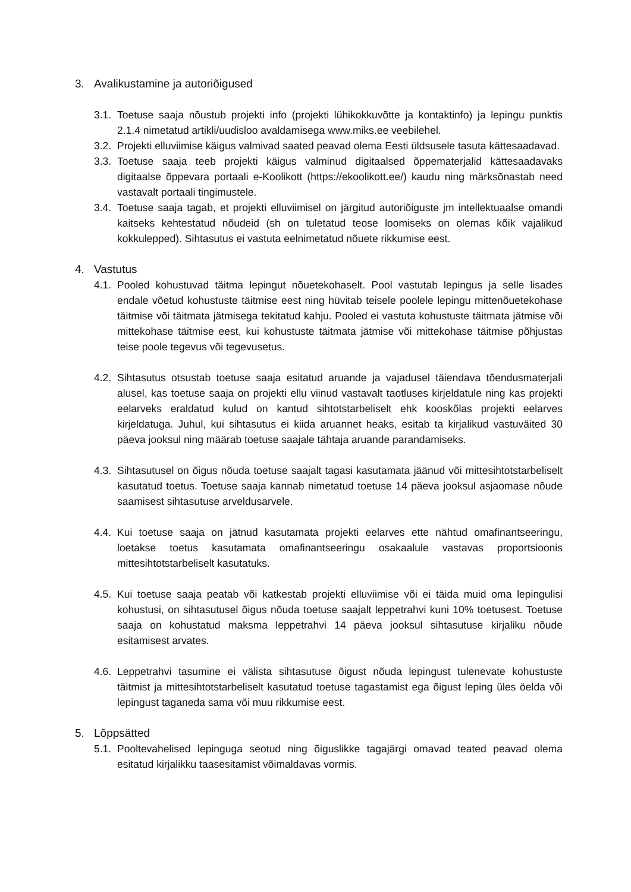3. Avalikustamine ja autoriõigused
3.1. Toetuse saaja nõustub projekti info (projekti lühikokkuvõtte ja kontaktinfo) ja lepingu punktis 2.1.4 nimetatud artikli/uudisloo avaldamisega www.miks.ee veebilehel.
3.2. Projekti elluviimise käigus valmivad saated peavad olema Eesti üldsusele tasuta kättesaadavad.
3.3. Toetuse saaja teeb projekti käigus valminud digitaalsed õppematerjalid kättesaadavaks digitaalse õppevara portaali e-Koolikott (https://ekoolikott.ee/) kaudu ning märksõnastab need vastavalt portaali tingimustele.
3.4. Toetuse saaja tagab, et projekti elluviimisel on järgitud autoriõiguste jm intellektuaalse omandi kaitseks kehtestatud nõudeid (sh on tuletatud teose loomiseks on olemas kõik vajalikud kokkulepped). Sihtasutus ei vastuta eelnimetatud nõuete rikkumise eest.
4. Vastutus
4.1. Pooled kohustuvad täitma lepingut nõuetekohaselt. Pool vastutab lepingus ja selle lisades endale võetud kohustuste täitmise eest ning hüvitab teisele poolele lepingu mittenõuetekohase täitmise või täitmata jätmisega tekitatud kahju. Pooled ei vastuta kohustuste täitmata jätmise või mittekohase täitmise eest, kui kohustuste täitmata jätmise või mittekohase täitmise põhjustas teise poole tegevus või tegevusetus.
4.2. Sihtasutus otsustab toetuse saaja esitatud aruande ja vajadusel täiendava tõendusmaterjali alusel, kas toetuse saaja on projekti ellu viinud vastavalt taotluses kirjeldatule ning kas projekti eelarveks eraldatud kulud on kantud sihtotstarbeliselt ehk kooskõlas projekti eelarves kirjeldatuga. Juhul, kui sihtasutus ei kiida aruannet heaks, esitab ta kirjalikud vastuväited 30 päeva jooksul ning määrab toetuse saajale tähtaja aruande parandamiseks.
4.3. Sihtasutusel on õigus nõuda toetuse saajalt tagasi kasutamata jäänud või mittesihtotstarbeliselt kasutatud toetus. Toetuse saaja kannab nimetatud toetuse 14 päeva jooksul asjaomase nõude saamisest sihtasutuse arveldusarvele.
4.4. Kui toetuse saaja on jätnud kasutamata projekti eelarves ette nähtud omafinantseeringu, loetakse toetus kasutamata omafinantseeringu osakaalule vastavas proportsioonis mittesihtotstarbeliselt kasutatuks.
4.5. Kui toetuse saaja peatab või katkestab projekti elluviimise või ei täida muid oma lepingulisi kohustusi, on sihtasutusel õigus nõuda toetuse saajalt leppetrahvi kuni 10% toetusest. Toetuse saaja on kohustatud maksma leppetrahvi 14 päeva jooksul sihtasutuse kirjaliku nõude esitamisest arvates.
4.6. Leppetrahvi tasumine ei välista sihtasutuse õigust nõuda lepingust tulenevate kohustuste täitmist ja mittesihtotstarbeliselt kasutatud toetuse tagastamist ega õigust leping üles öelda või lepingust taganeda sama või muu rikkumise eest.
5. Lõppsätted
5.1. Pooltevahelised lepinguga seotud ning õiguslikke tagajärgi omavad teated peavad olema esitatud kirjalikku taasesitamist võimaldavas vormis.